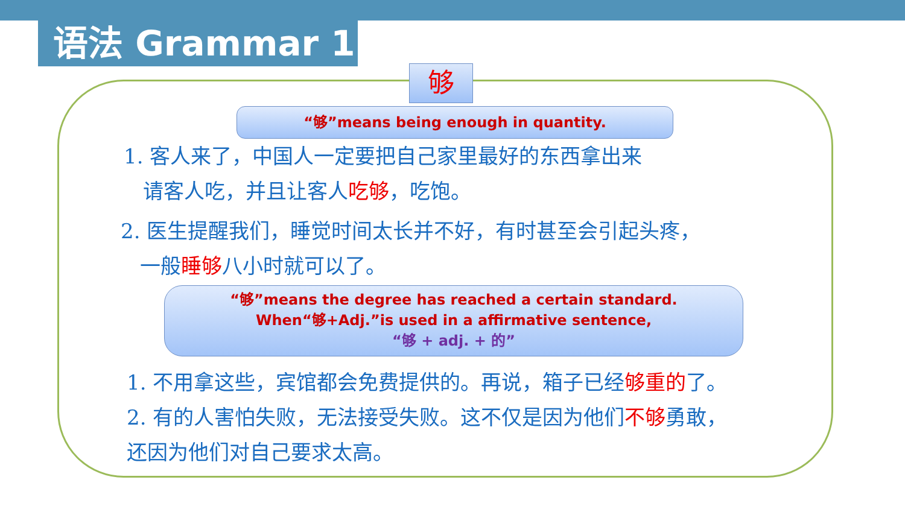语法 Grammar 1
够
“够”means being enough in quantity.
1. 客人来了，中国人一定要把自己家里最好的东西拿出来
请客人吃，并且让客人吃够，吃饱。
2. 医生提醒我们，睡觉时间太长并不好，有时甚至会引起头疼，
一般睡够八小时就可以了。
“够”means the degree has reached a certain standard.
When“够+Adj.”is used in a affirmative sentence,
“够 + adj. + 的”
1. 不用拿这些，宾馆都会免费提供的。再说，箱子已经够重的了。
2. 有的人害怕失败，无法接受失败。这不仅是因为他们不够勇敢，
还因为他们对自己要求太高。